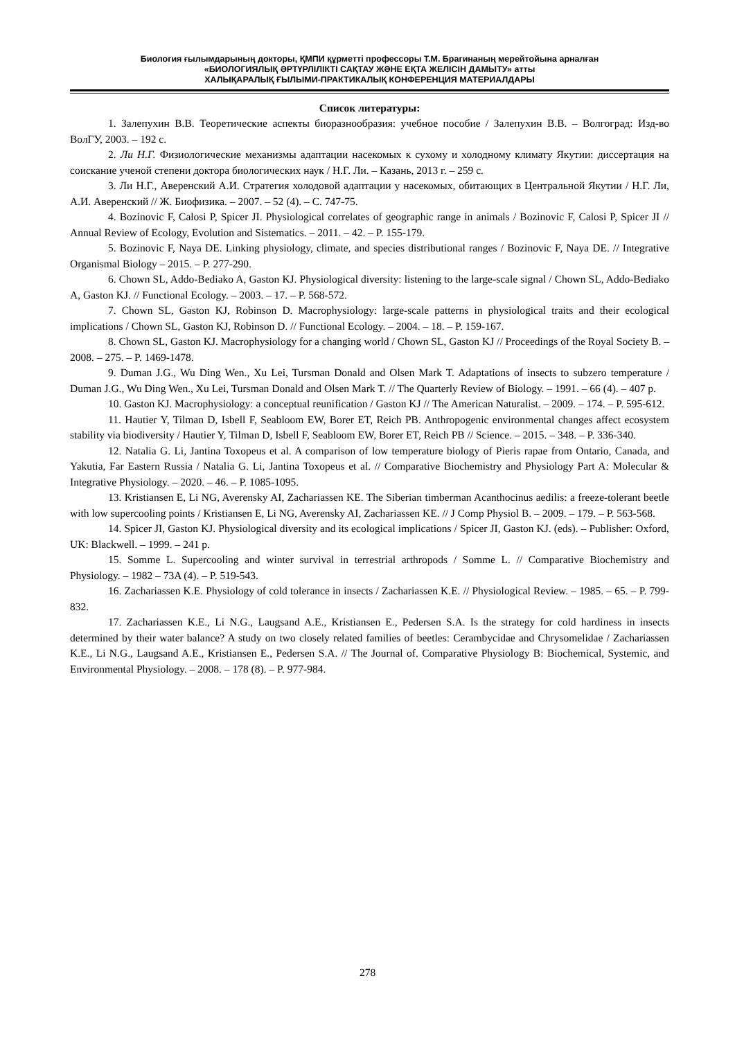Биология ғылымдарының докторы, ҚМПИ құрметті профессоры Т.М. Брагинаның мерейтойына арналған
«БИОЛОГИЯЛЫҚ ӘРТҮРЛІЛІКТІ САҚТАУ ЖӘНЕ ЕҚТА ЖЕЛІСІН ДАМЫТУ» атты
ХАЛЫҚАРАЛЫҚ ҒЫЛЫМИ-ПРАКТИКАЛЫҚ КОНФЕРЕНЦИЯ МАТЕРИАЛДАРЫ
Список литературы:
1. Залепухин В.В. Теоретические аспекты биоразнообразия: учебное пособие / Залепухин В.В. – Волгоград: Изд-во ВолГУ, 2003. – 192 с.
2. Ли Н.Г. Физиологические механизмы адаптации насекомых к сухому и холодному климату Якутии: диссертация на соискание ученой степени доктора биологических наук / Н.Г. Ли. – Казань, 2013 г. – 259 с.
3. Ли Н.Г., Аверенский А.И. Стратегия холодовой адаптации у насекомых, обитающих в Центральной Якутии / Н.Г. Ли, А.И. Аверенский // Ж. Биофизика. – 2007. – 52 (4). – С. 747-75.
4. Bozinovic F, Calosi P, Spicer JI. Physiological correlates of geographic range in animals / Bozinovic F, Calosi P, Spicer JI // Annual Review of Ecology, Evolution and Sistematics. – 2011. – 42. – P. 155-179.
5. Bozinovic F, Naya DE. Linking physiology, climate, and species distributional ranges / Bozinovic F, Naya DE. // Integrative Organismal Biology – 2015. – P. 277-290.
6. Chown SL, Addo-Bediako A, Gaston KJ. Physiological diversity: listening to the large-scale signal / Chown SL, Addo-Bediako A, Gaston KJ. // Functional Ecology. – 2003. – 17. – P. 568-572.
7. Chown SL, Gaston KJ, Robinson D. Macrophysiology: large-scale patterns in physiological traits and their ecological implications / Chown SL, Gaston KJ, Robinson D. // Functional Ecology. – 2004. – 18. – P. 159-167.
8. Chown SL, Gaston KJ. Macrophysiology for a changing world / Chown SL, Gaston KJ // Proceedings of the Royal Society B. – 2008. – 275. – P. 1469-1478.
9. Duman J.G., Wu Ding Wen., Xu Lei, Tursman Donald and Olsen Mark T. Adaptations of insects to subzero temperature / Duman J.G., Wu Ding Wen., Xu Lei, Tursman Donald and Olsen Mark T. // The Quarterly Review of Biology. – 1991. – 66 (4). – 407 p.
10. Gaston KJ. Macrophysiology: a conceptual reunification / Gaston KJ // The American Naturalist. – 2009. – 174. – P. 595-612.
11. Hautier Y, Tilman D, Isbell F, Seabloom EW, Borer ET, Reich PB. Anthropogenic environmental changes affect ecosystem stability via biodiversity / Hautier Y, Tilman D, Isbell F, Seabloom EW, Borer ET, Reich PB // Science. – 2015. – 348. – P. 336-340.
12. Natalia G. Li, Jantina Toxopeus et al. A comparison of low temperature biology of Pieris rapae from Ontario, Canada, and Yakutia, Far Eastern Russia / Natalia G. Li, Jantina Toxopeus et al. // Comparative Biochemistry and Physiology Part A: Molecular & Integrative Physiology. – 2020. – 46. – P. 1085-1095.
13. Kristiansen E, Li NG, Averensky AI, Zachariassen KE. The Siberian timberman Acanthocinus aedilis: a freeze-tolerant beetle with low supercooling points / Kristiansen E, Li NG, Averensky AI, Zachariassen KE. // J Comp Physiol B. – 2009. – 179. – P. 563-568.
14. Spicer JI, Gaston KJ. Physiological diversity and its ecological implications / Spicer JI, Gaston KJ. (eds). – Publisher: Oxford, UK: Blackwell. – 1999. – 241 p.
15. Somme L. Supercooling and winter survival in terrestrial arthropods / Somme L. // Comparative Biochemistry and Physiology. – 1982 – 73A (4). – P. 519-543.
16. Zachariassen K.E. Physiology of cold tolerance in insects / Zachariassen K.E. // Physiological Review. – 1985. – 65. – P. 799-832.
17. Zachariassen K.E., Li N.G., Laugsand A.E., Kristiansen E., Pedersen S.A. Is the strategy for cold hardiness in insects determined by their water balance? A study on two closely related families of beetles: Cerambycidae and Chrysomelidae / Zachariassen K.E., Li N.G., Laugsand A.E., Kristiansen E., Pedersen S.A. // The Journal of. Comparative Physiology B: Biochemical, Systemic, and Environmental Physiology. – 2008. – 178 (8). – P. 977-984.
278